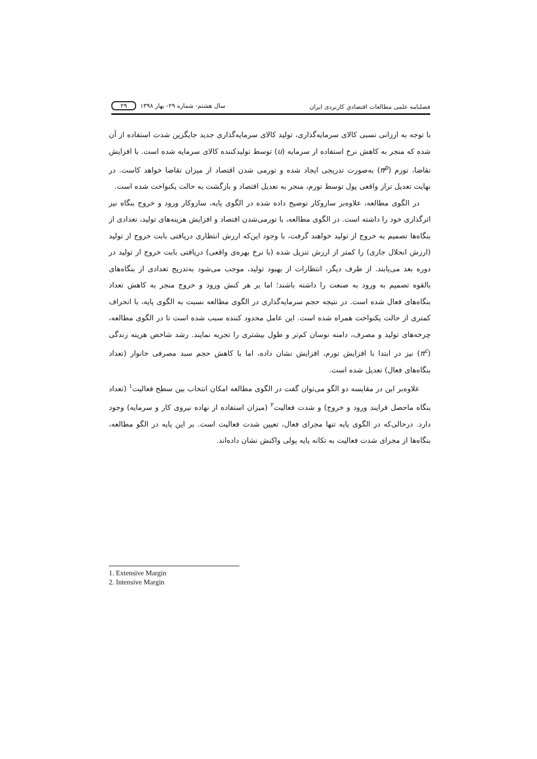فصلنامه علمی مطالعات اقتصادیِ کاربردی ایران سال هشتم- شماره ۲۹- بهار ۱۳۹۸ ۲۹
با توجه به ارزانی نسبی کالای سرمایه‌گذاری، تولید کالای سرمایه‌گذاری جدید جایگزین شدت استفاده از آن شده که منجر به کاهش نرخ استفاده از سرمایه (u) توسط تولیدکننده کالای سرمایه شده است. با افزایش تقاضا، تورم (π<sup>p</sup>) به‌صورت تدریجی ایجاد شده و تورمی شدن اقتصاد از میزان تقاضا خواهد کاست. در نهایت تعدیل تراز واقعی پول توسط تورم، منجر به تعدیل اقتصاد و بازگشت به حالت یکنواخت شده است.
در الگوی مطالعه، علاوه‌بر سازوکار توضیح داده شده در الگوی پایه، سازوکار ورود و خروج بنگاه نیز اثرگذاری خود را داشته است. در الگوی مطالعه، با تورمی‌شدن اقتصاد و افزایش هزینه‌های تولید، تعدادی از بنگاه‌ها تصمیم به خروج از تولید خواهند گرفت، با وجود این‌که ارزش انتظاری دریافتی بابت خروج از تولید (ارزش انحلال جاری) را کمتر از ارزش تنزیل شده (با نرخ بهره‌ی واقعی) دریافتی بابت خروج از تولید در دوره بعد می‌یابند. از طرف دیگر، انتظارات از بهبود تولید، موجب می‌شود به‌تدریج تعدادی از بنگاه‌های بالقوه تصمیم به ورود به صنعت را داشته باشند؛ اما بر هر کنش ورود و خروج منجر به کاهش تعداد بنگاه‌های فعال شده است. در نتیجه حجم سرمایه‌گذاری در الگوی مطالعه نسبت به الگوی پایه، با انحراف کمتری از حالت یکنواخت همراه شده است. این عامل محدود کننده سبب شده است تا در الگوی مطالعه، چرخه‌های تولید و مصرف، دامنه نوسان کم‌تر و طول بیشتری را تجربه نمایند. رشد شاخص هزینه زندگی (π<sup>c</sup>) نیز در ابتدا با افزایش تورم، افزایش نشان داده، اما با کاهش حجم سبد مصرفی خانوار (تعداد بنگاه‌های فعال) تعدیل شده است.
علاوه‌بر این در مقایسه دو الگو می‌توان گفت در الگوی مطالعه امکان انتخاب بین سطح فعالیت<sup>۱</sup> (تعداد بنگاه ماحصل فرایند ورود و خروج) و شدت فعالیت<sup>۲</sup> (میزان استفاده از نهاده نیروی کار و سرمایه) وجود دارد. درحالی‌که در الگوی پایه تنها مجرای فعال، تعیین شدت فعالیت است. بر این پایه در الگو مطالعه، بنگاه‌ها از مجرای شدت فعالیت به تکانه پایه پولی واکنش نشان داده‌اند.
1. Extensive Margin
2. Intensive Margin